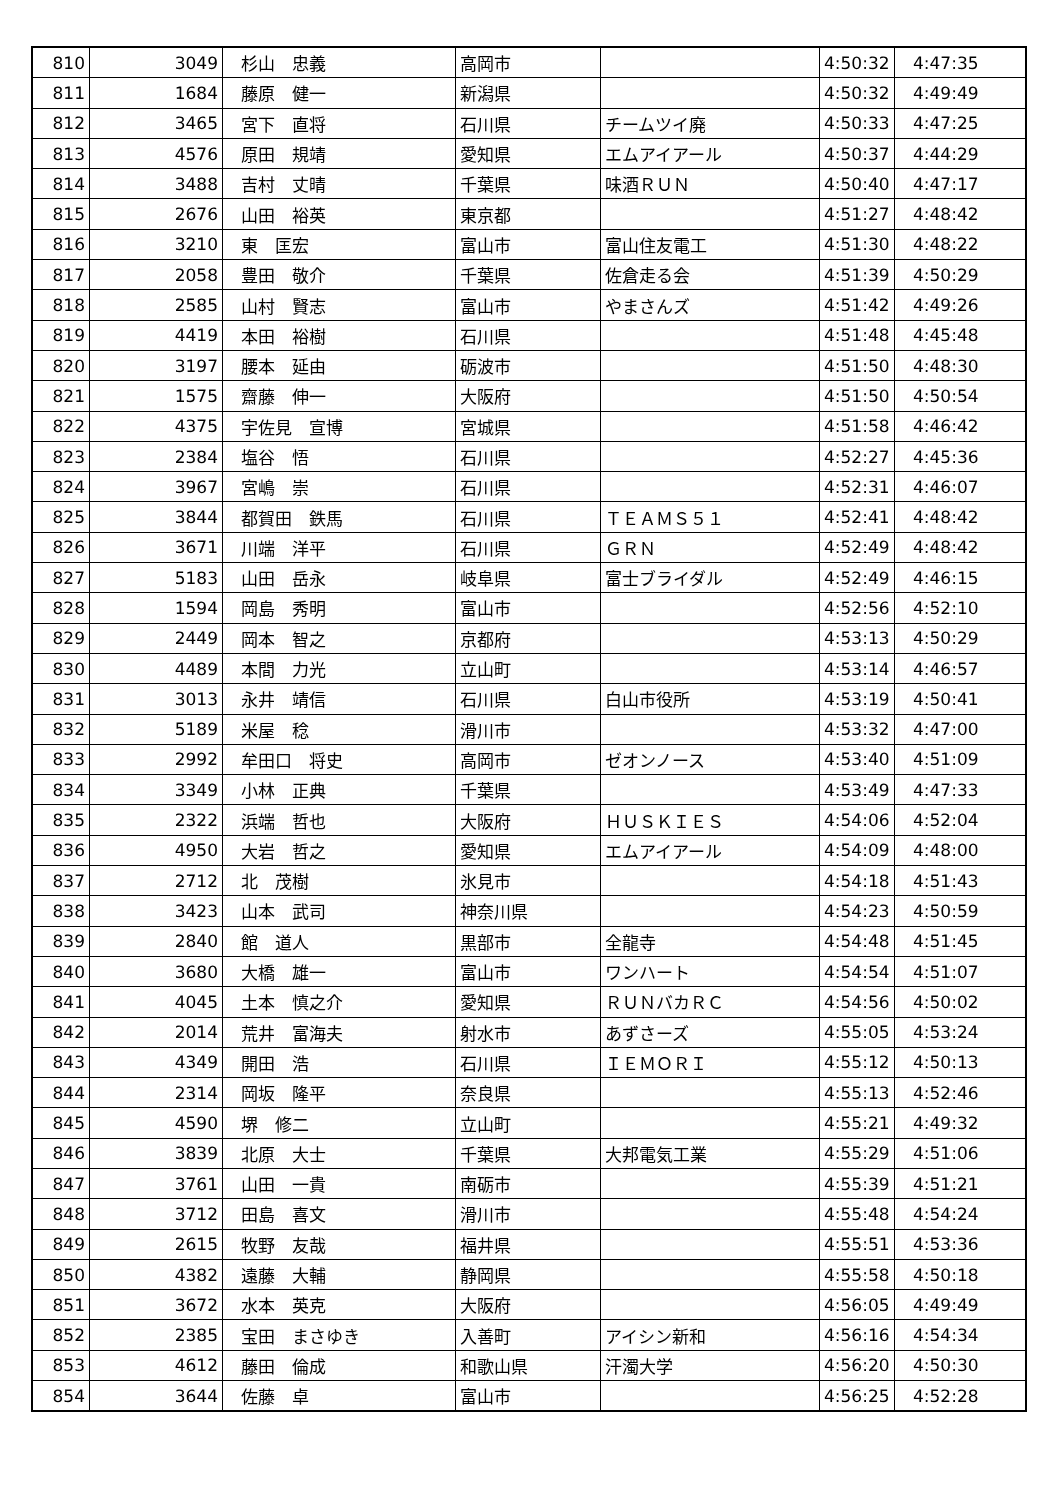| 810 | 3049 | 杉山 忠義 | 高岡市 | | 4:50:32 | 4:47:35 |
| 811 | 1684 | 藤原 健一 | 新潟県 | | 4:50:32 | 4:49:49 |
| 812 | 3465 | 宮下 直将 | 石川県 | チームツイ廃 | 4:50:33 | 4:47:25 |
| 813 | 4576 | 原田 規靖 | 愛知県 | エムアイアール | 4:50:37 | 4:44:29 |
| 814 | 3488 | 吉村 丈晴 | 千葉県 | 味酒ＲＵＮ | 4:50:40 | 4:47:17 |
| 815 | 2676 | 山田 裕英 | 東京都 | | 4:51:27 | 4:48:42 |
| 816 | 3210 | 東 匡宏 | 富山市 | 富山住友電工 | 4:51:30 | 4:48:22 |
| 817 | 2058 | 豊田 敬介 | 千葉県 | 佐倉走る会 | 4:51:39 | 4:50:29 |
| 818 | 2585 | 山村 賢志 | 富山市 | やまさんズ | 4:51:42 | 4:49:26 |
| 819 | 4419 | 本田 裕樹 | 石川県 | | 4:51:48 | 4:45:48 |
| 820 | 3197 | 腰本 延由 | 砺波市 | | 4:51:50 | 4:48:30 |
| 821 | 1575 | 齋藤 伸一 | 大阪府 | | 4:51:50 | 4:50:54 |
| 822 | 4375 | 宇佐見 宣博 | 宮城県 | | 4:51:58 | 4:46:42 |
| 823 | 2384 | 塩谷 悟 | 石川県 | | 4:52:27 | 4:45:36 |
| 824 | 3967 | 宮嶋 崇 | 石川県 | | 4:52:31 | 4:46:07 |
| 825 | 3844 | 都賀田 鉄馬 | 石川県 | ＴＥＡＭＳ５１ | 4:52:41 | 4:48:42 |
| 826 | 3671 | 川端 洋平 | 石川県 | ＧＲＮ | 4:52:49 | 4:48:42 |
| 827 | 5183 | 山田 岳永 | 岐阜県 | 富士ブライダル | 4:52:49 | 4:46:15 |
| 828 | 1594 | 岡島 秀明 | 富山市 | | 4:52:56 | 4:52:10 |
| 829 | 2449 | 岡本 智之 | 京都府 | | 4:53:13 | 4:50:29 |
| 830 | 4489 | 本間 力光 | 立山町 | | 4:53:14 | 4:46:57 |
| 831 | 3013 | 永井 靖信 | 石川県 | 白山市役所 | 4:53:19 | 4:50:41 |
| 832 | 5189 | 米屋 稔 | 滑川市 | | 4:53:32 | 4:47:00 |
| 833 | 2992 | 牟田口 将史 | 高岡市 | ゼオンノース | 4:53:40 | 4:51:09 |
| 834 | 3349 | 小林 正典 | 千葉県 | | 4:53:49 | 4:47:33 |
| 835 | 2322 | 浜端 哲也 | 大阪府 | ＨＵＳＫＩＥＳ | 4:54:06 | 4:52:04 |
| 836 | 4950 | 大岩 哲之 | 愛知県 | エムアイアール | 4:54:09 | 4:48:00 |
| 837 | 2712 | 北 茂樹 | 氷見市 | | 4:54:18 | 4:51:43 |
| 838 | 3423 | 山本 武司 | 神奈川県 | | 4:54:23 | 4:50:59 |
| 839 | 2840 | 館 道人 | 黒部市 | 全龍寺 | 4:54:48 | 4:51:45 |
| 840 | 3680 | 大橋 雄一 | 富山市 | ワンハート | 4:54:54 | 4:51:07 |
| 841 | 4045 | 土本 慎之介 | 愛知県 | ＲＵＮバカＲＣ | 4:54:56 | 4:50:02 |
| 842 | 2014 | 荒井 富海夫 | 射水市 | あずさーズ | 4:55:05 | 4:53:24 |
| 843 | 4349 | 開田 浩 | 石川県 | ＩＥＭＯＲＩ | 4:55:12 | 4:50:13 |
| 844 | 2314 | 岡坂 隆平 | 奈良県 | | 4:55:13 | 4:52:46 |
| 845 | 4590 | 堺 修二 | 立山町 | | 4:55:21 | 4:49:32 |
| 846 | 3839 | 北原 大士 | 千葉県 | 大邦電気工業 | 4:55:29 | 4:51:06 |
| 847 | 3761 | 山田 一貴 | 南砺市 | | 4:55:39 | 4:51:21 |
| 848 | 3712 | 田島 喜文 | 滑川市 | | 4:55:48 | 4:54:24 |
| 849 | 2615 | 牧野 友哉 | 福井県 | | 4:55:51 | 4:53:36 |
| 850 | 4382 | 遠藤 大輔 | 静岡県 | | 4:55:58 | 4:50:18 |
| 851 | 3672 | 水本 英克 | 大阪府 | | 4:56:05 | 4:49:49 |
| 852 | 2385 | 宝田 まさゆき | 入善町 | アイシン新和 | 4:56:16 | 4:54:34 |
| 853 | 4612 | 藤田 倫成 | 和歌山県 | 汗濁大学 | 4:56:20 | 4:50:30 |
| 854 | 3644 | 佐藤 卓 | 富山市 | | 4:56:25 | 4:52:28 |